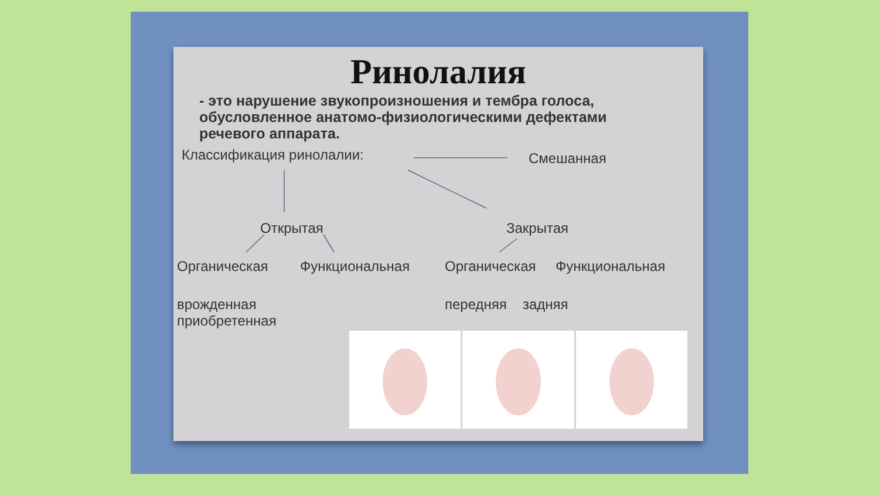Ринолалия
- это нарушение звукопроизношения и тембра голоса, обусловленное анатомо-физиологическими дефектами речевого аппарата.
Классификация ринолалии: Смешанная
Открытая Закрытая
Органическая Функциональная Органическая Функциональная
врожденная
приобретенная
передняя задняя